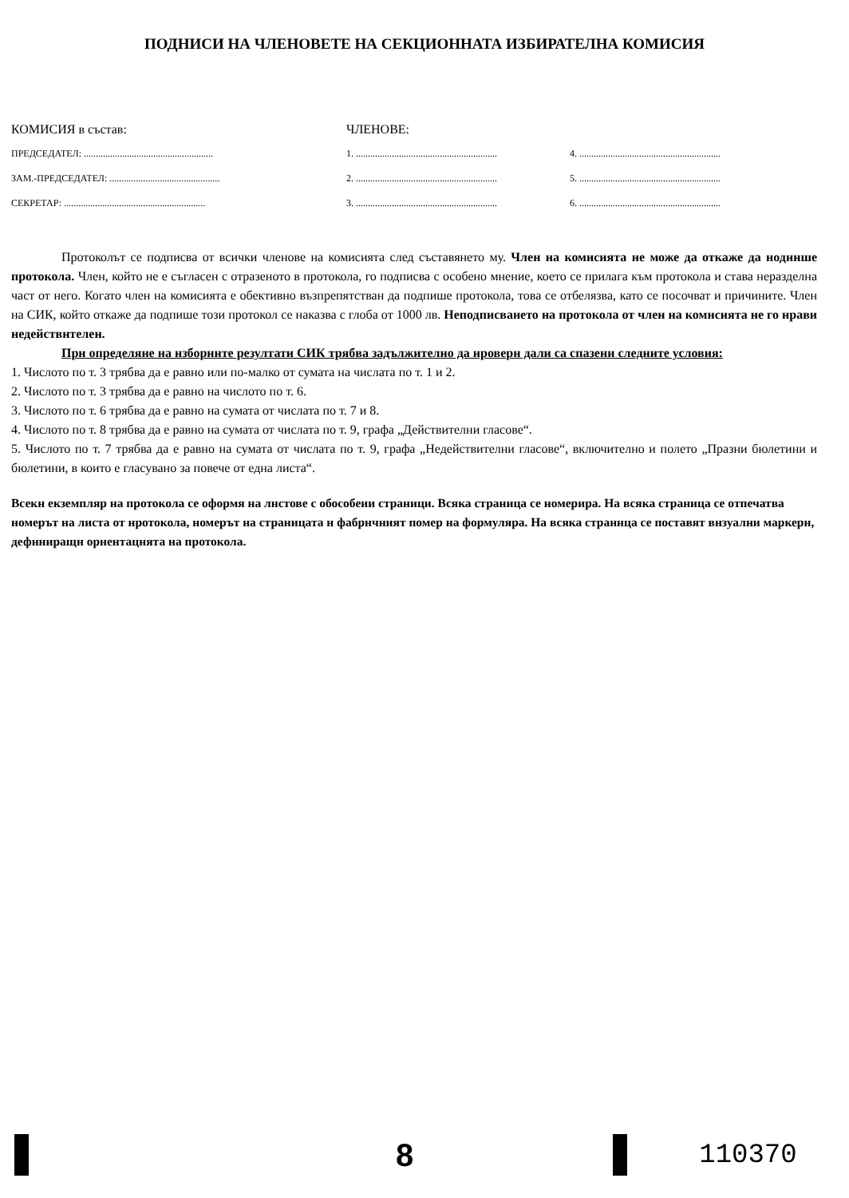ПОДНИСИ НА ЧЛЕНОВЕТЕ НА СЕКЦИОННАТА ИЗБИРАТЕЛНА КОМИСИЯ
КОМИСИЯ в състав:
ПРЕДСЕДАТЕЛ: ......................................................
ЗАМ.-ПРЕДСЕДАТЕЛ: ..............................................
СЕКРЕТАР: ...........................................................
ЧЛЕНОВЕ:
1. ...........................................................
2. ...........................................................
3. ...........................................................
4. ...........................................................
5. ...........................................................
6. ...........................................................
Протоколът се подписва от всички членове на комисията след съставянето му. Член на комисията не може да откаже да нодннше протокола. Член, който не е съгласен с отразеното в протокола, го подписва с особено мнение, което се прилага към протокола и става неразделна част от него. Когато член на комисията е обективно възпрепятстван да подпише протокола, това се отбелязва, като се посочват и причините. Член на СИК, който откаже да подпише този протокол се наказва с глоба от 1000 лв. Неподписването на протокола от член на комнсията не го нрави недействнтелен.
Прн определяне на нзборннте резултати СИК трябва задължително да нроверн дали са спазени следните условия:
1. Числото по т. 3 трябва да е равно или по-малко от сумата на числата по т. 1 и 2.
2. Числото по т. 3 трябва да е равно на числото по т. 6.
3. Числото по т. 6 трябва да е равно на сумата от числата по т. 7 и 8.
4. Числото по т. 8 трябва да е равно на сумата от числата по т. 9, графа „Действителни гласове“.
5. Числото по т. 7 трябва да е равно на сумата от числата по т. 9, графа „Недействителни гласове“, включително и полето „Празни бюлетини и бюлетини, в които е гласувано за повече от една листа“.
Всекн екземпляр на протокола се оформя на лнстове с обособеии страници. Всяка страница се номерира. На всяка страница се отпечатва номерът на листа от нротокола, номерът на страницата н фабрнчният помер на формуляра. На всяка страннца се поставят внзуални маркерн, дефнниращн орнентацнята на протокола.
8
110370